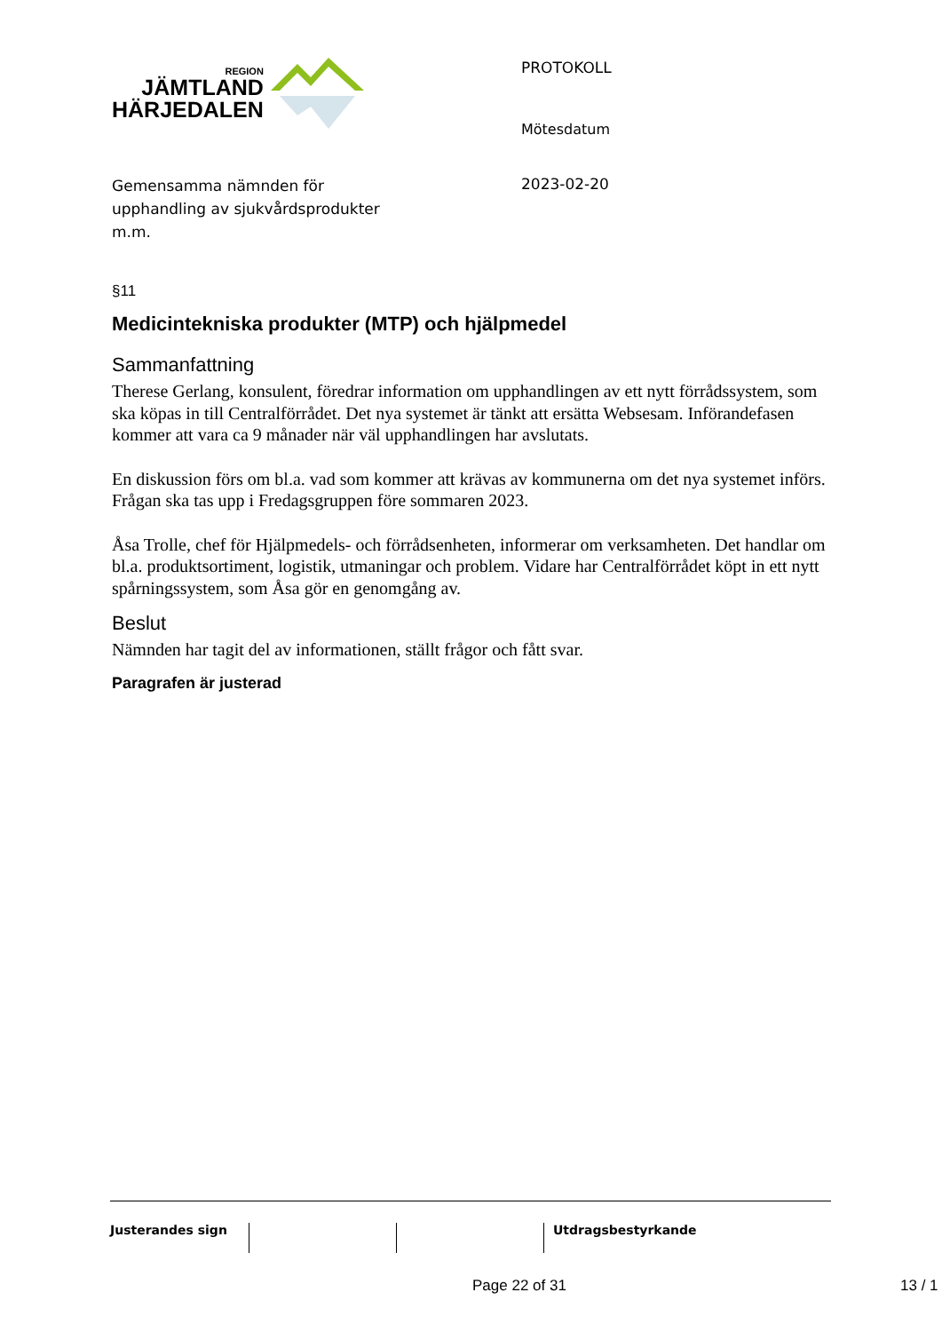REGION
JÄMTLAND
HÄRJEDALEN
PROTOKOLL
Mötesdatum
2023-02-20
Gemensamma nämnden för
upphandling av sjukvårdsprodukter
m.m.
§11
Medicintekniska produkter (MTP) och hjälpmedel
Sammanfattning
Therese Gerlang, konsulent, föredrar information om upphandlingen av ett nytt förrådssystem, som ska köpas in till Centralförrådet. Det nya systemet är tänkt att ersätta Websesam. Införandefasen kommer att vara ca 9 månader när väl upphandlingen har avslutats.
En diskussion förs om bl.a. vad som kommer att krävas av kommunerna om det nya systemet införs. Frågan ska tas upp i Fredagsgruppen före sommaren 2023.
Åsa Trolle, chef för Hjälpmedels- och förrådsenheten, informerar om verksamheten. Det handlar om bl.a. produktsortiment, logistik, utmaningar och problem. Vidare har Centralförrådet köpt in ett nytt spårningssystem, som Åsa gör en genomgång av.
Beslut
Nämnden har tagit del av informationen, ställt frågor och fått svar.
Paragrafen är justerad
Justerandes sign Utdragsbestyrkande
Page 22 of 31 13 / 1